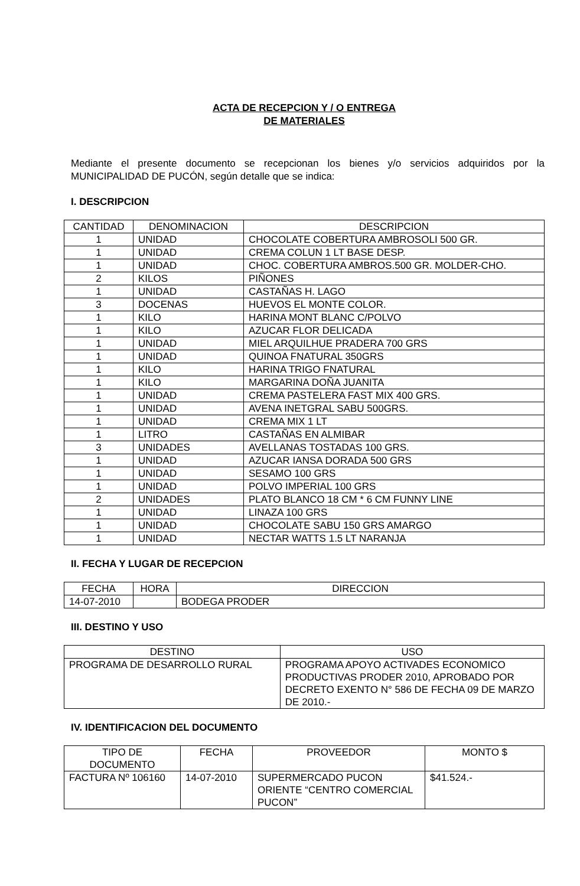ACTA DE RECEPCION Y / O ENTREGA
DE MATERIALES
Mediante el presente documento se recepcionan los bienes y/o servicios adquiridos por la MUNICIPALIDAD DE PUCÓN, según detalle que se indica:
I. DESCRIPCION
| CANTIDAD | DENOMINACION | DESCRIPCION |
| --- | --- | --- |
| 1 | UNIDAD | CHOCOLATE COBERTURA AMBROSOLI 500 GR. |
| 1 | UNIDAD | CREMA COLUN 1 LT BASE DESP. |
| 1 | UNIDAD | CHOC. COBERTURA AMBROS.500 GR. MOLDER-CHO. |
| 2 | KILOS | PIÑONES |
| 1 | UNIDAD | CASTAÑAS H. LAGO |
| 3 | DOCENAS | HUEVOS EL MONTE COLOR. |
| 1 | KILO | HARINA MONT BLANC C/POLVO |
| 1 | KILO | AZUCAR FLOR DELICADA |
| 1 | UNIDAD | MIEL ARQUILHUE PRADERA 700 GRS |
| 1 | UNIDAD | QUINOA FNATURAL 350GRS |
| 1 | KILO | HARINA TRIGO FNATURAL |
| 1 | KILO | MARGARINA DOÑA JUANITA |
| 1 | UNIDAD | CREMA PASTELERA FAST MIX 400 GRS. |
| 1 | UNIDAD | AVENA INETGRAL SABU 500GRS. |
| 1 | UNIDAD | CREMA MIX 1 LT |
| 1 | LITRO | CASTAÑAS EN ALMIBAR |
| 3 | UNIDADES | AVELLANAS TOSTADAS 100 GRS. |
| 1 | UNIDAD | AZUCAR IANSA DORADA 500 GRS |
| 1 | UNIDAD | SESAMO 100 GRS |
| 1 | UNIDAD | POLVO IMPERIAL 100 GRS |
| 2 | UNIDADES | PLATO BLANCO 18 CM * 6 CM FUNNY LINE |
| 1 | UNIDAD | LINAZA 100 GRS |
| 1 | UNIDAD | CHOCOLATE SABU 150 GRS AMARGO |
| 1 | UNIDAD | NECTAR WATTS 1.5 LT NARANJA |
II. FECHA Y LUGAR DE RECEPCION
| FECHA | HORA | DIRECCION |
| --- | --- | --- |
| 14-07-2010 | | BODEGA PRODER |
III. DESTINO Y USO
| DESTINO | USO |
| --- | --- |
| PROGRAMA DE DESARROLLO RURAL | PROGRAMA APOYO ACTIVADES ECONOMICO PRODUCTIVAS PRODER 2010, APROBADO POR DECRETO EXENTO N° 586 DE FECHA 09 DE MARZO DE 2010.- |
IV. IDENTIFICACION DEL DOCUMENTO
| TIPO DE DOCUMENTO | FECHA | PROVEEDOR | MONTO $ |
| --- | --- | --- | --- |
| FACTURA Nº 106160 | 14-07-2010 | SUPERMERCADO PUCON ORIENTE “CENTRO COMERCIAL PUCON” | $41.524.- |